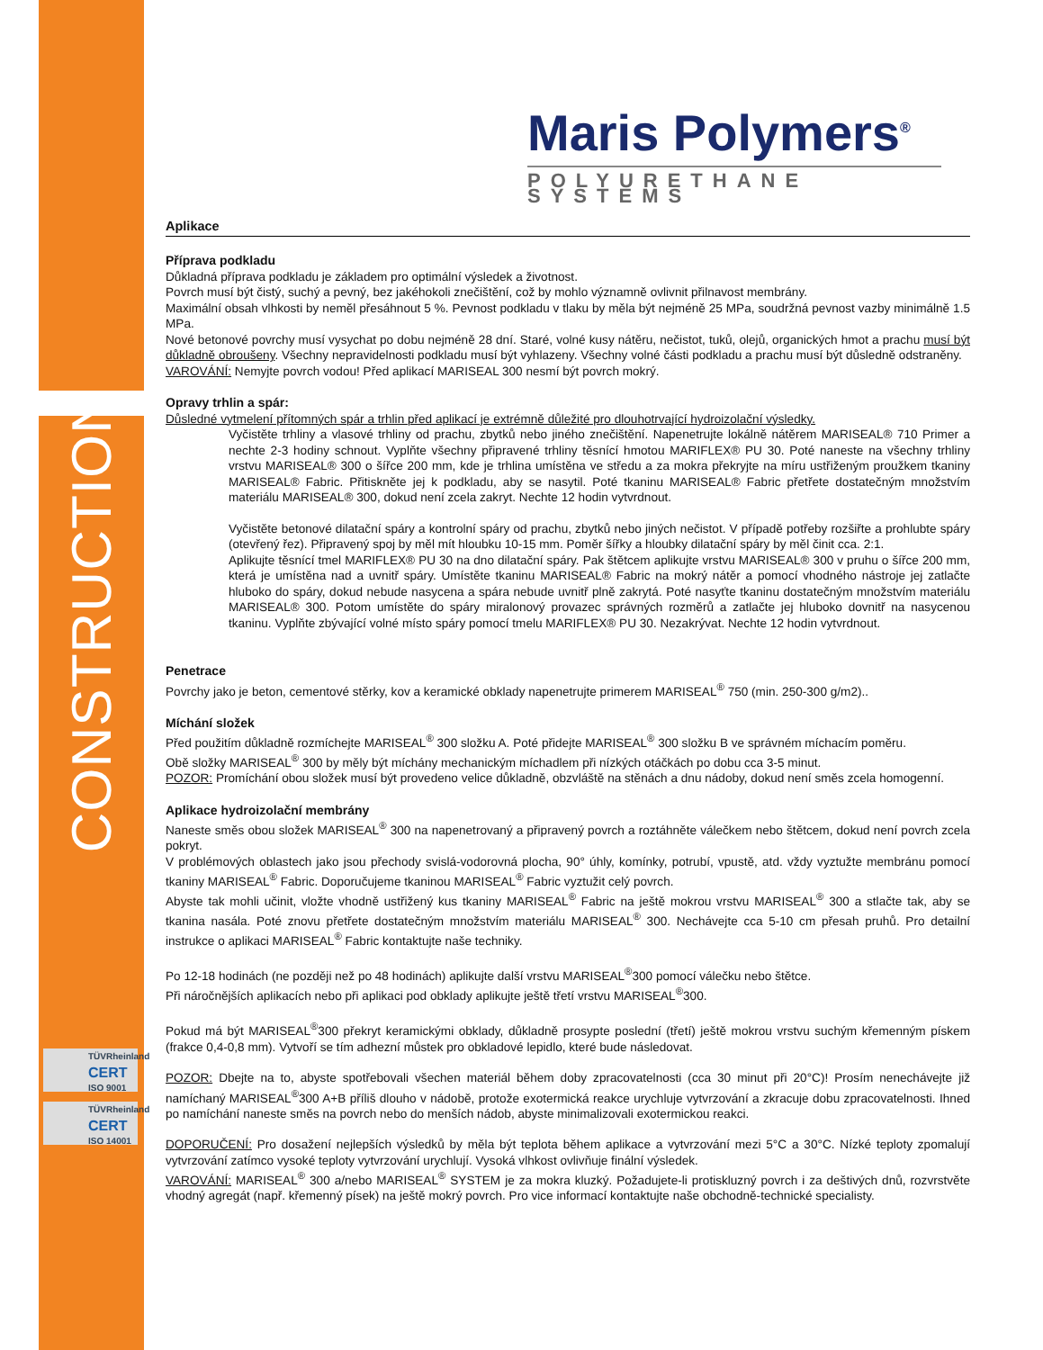CONSTRUCTION
TÜVRheinland
CERT
ISO 9001
TÜVRheinland
CERT
ISO 14001
Maris Polymers<sup>®</sup>
POLYURETHANE SYSTEMS
Aplikace
Příprava podkladu
Důkladná příprava podkladu je základem pro optimální výsledek a životnost.
Povrch musí být čistý, suchý a pevný, bez jakéhokoli znečištění, což by mohlo významně ovlivnit přilnavost membrány.
Maximální obsah vlhkosti by neměl přesáhnout 5 %. Pevnost podkladu v tlaku by měla být nejméně 25 MPa, soudržná pevnost vazby minimálně 1.5 MPa.
Nové betonové povrchy musí vysychat po dobu nejméně 28 dní. Staré, volné kusy nátěru, nečistot, tuků, olejů, organických hmot a prachu musí být důkladně obroušeny. Všechny nepravidelnosti podkladu musí být vyhlazeny. Všechny volné části podkladu a prachu musí být důsledně odstraněny.
VAROVÁNÍ: Nemyjte povrch vodou! Před aplikací MARISEAL 300 nesmí být povrch mokrý.
Opravy trhlin a spár:
Důsledné vytmelení přítomných spár a trhlin před aplikací je extrémně důležité pro dlouhotrvající hydroizolační výsledky.
Vyčistěte trhliny a vlasové trhliny od prachu, zbytků nebo jiného znečištění. Napenetrujte lokálně nátěrem MARISEAL® 710 Primer a nechte 2-3 hodiny schnout. Vyplňte všechny připravené trhliny těsnící hmotou MARIFLEX® PU 30. Poté naneste na všechny trhliny vrstvu MARISEAL® 300 o šířce 200 mm, kde je trhlina umístěna ve středu a za mokra překryjte na míru ustřiženým proužkem tkaniny MARISEAL® Fabric. Přitiskněte jej k podkladu, aby se nasytil. Poté tkaninu MARISEAL® Fabric přetřete dostatečným množstvím materiálu MARISEAL® 300, dokud není zcela zakryt. Nechte 12 hodin vytvrdnout.
Vyčistěte betonové dilatační spáry a kontrolní spáry od prachu, zbytků nebo jiných nečistot. V případě potřeby rozšiřte a prohlubte spáry (otevřený řez). Připravený spoj by měl mít hloubku 10-15 mm. Poměr šířky a hloubky dilatační spáry by měl činit cca. 2:1.
Aplikujte těsnící tmel MARIFLEX® PU 30 na dno dilatační spáry. Pak štětcem aplikujte vrstvu MARISEAL® 300 v pruhu o šířce 200 mm, která je umístěna nad a uvnitř spáry. Umístěte tkaninu MARISEAL® Fabric na mokrý nátěr a pomocí vhodného nástroje jej zatlačte hluboko do spáry, dokud nebude nasycena a spára nebude uvnitř plně zakrytá. Poté nasyťte tkaninu dostatečným množstvím materiálu MARISEAL® 300. Potom umístěte do spáry miralonový provazec správných rozměrů a zatlačte jej hluboko dovnitř na nasycenou tkaninu. Vyplňte zbývající volné místo spáry pomocí tmelu MARIFLEX® PU 30. Nezakrývat. Nechte 12 hodin vytvrdnout.
Penetrace
Povrchy jako je beton, cementové stěrky, kov a keramické obklady napenetrujte primerem MARISEAL<sup>®</sup> 750 (min. 250-300 g/m2)..
Míchání složek
Před použitím důkladně rozmíchejte MARISEAL<sup>®</sup> 300 složku A. Poté přidejte MARISEAL<sup>®</sup> 300 složku B ve správném míchacím poměru.
Obě složky MARISEAL<sup>®</sup> 300 by měly být míchány mechanickým míchadlem při nízkých otáčkách po dobu cca 3-5 minut.
POZOR: Promíchání obou složek musí být provedeno velice důkladně, obzvláště na stěnách a dnu nádoby, dokud není směs zcela homogenní.
Aplikace hydroizolační membrány
Naneste směs obou složek MARISEAL<sup>®</sup> 300 na napenetrovaný a připravený povrch a roztáhněte válečkem nebo štětcem, dokud není povrch zcela pokryt.
V problémových oblastech jako jsou přechody svislá-vodorovná plocha, 90° úhly, komínky, potrubí, vpustě, atd. vždy vyztužte membránu pomocí tkaniny MARISEAL<sup>®</sup> Fabric. Doporučujeme tkaninou MARISEAL<sup>®</sup> Fabric vyztužit celý povrch.
Abyste tak mohli učinit, vložte vhodně ustřižený kus tkaniny MARISEAL<sup>®</sup> Fabric na ještě mokrou vrstvu MARISEAL<sup>®</sup> 300 a stlačte tak, aby se tkanina nasála. Poté znovu přetřete dostatečným množstvím materiálu MARISEAL<sup>®</sup> 300. Nechávejte cca 5-10 cm přesah pruhů. Pro detailní instrukce o aplikaci MARISEAL<sup>®</sup> Fabric kontaktujte naše techniky.
Po 12-18 hodinách (ne později než po 48 hodinách) aplikujte další vrstvu MARISEAL<sup>®</sup>300 pomocí válečku nebo štětce.
Při náročnějších aplikacích nebo při aplikaci pod obklady aplikujte ještě třetí vrstvu MARISEAL<sup>®</sup>300.
Pokud má být MARISEAL<sup>®</sup>300 překryt keramickými obklady, důkladně prosypte poslední (třetí) ještě mokrou vrstvu suchým křemenným pískem (frakce 0,4-0,8 mm). Vytvoří se tím adhezní můstek pro obkladové lepidlo, které bude následovat.
POZOR: Dbejte na to, abyste spotřebovali všechen materiál během doby zpracovatelnosti (cca 30 minut při 20°C)! Prosím nenechávejte již namíchaný MARISEAL<sup>®</sup>300 A+B příliš dlouho v nádobě, protože exotermická reakce urychluje vytvrzování a zkracuje dobu zpracovatelnosti. Ihned po namíchání naneste směs na povrch nebo do menších nádob, abyste minimalizovali exotermickou reakci.
DOPORUČENÍ: Pro dosažení nejlepších výsledků by měla být teplota během aplikace a vytvrzování mezi 5°C a 30°C. Nízké teploty zpomalují vytvrzování zatímco vysoké teploty vytvrzování urychlují. Vysoká vlhkost ovlivňuje finální výsledek.
VAROVÁNÍ: MARISEAL<sup>®</sup> 300 a/nebo MARISEAL<sup>®</sup> SYSTEM je za mokra kluzký. Požadujete-li protiskluzný povrch i za deštivých dnů, rozvrstvěte vhodný agregát (např. křemenný písek) na ještě mokrý povrch. Pro vice informací kontaktujte naše obchodně-technické specialisty.